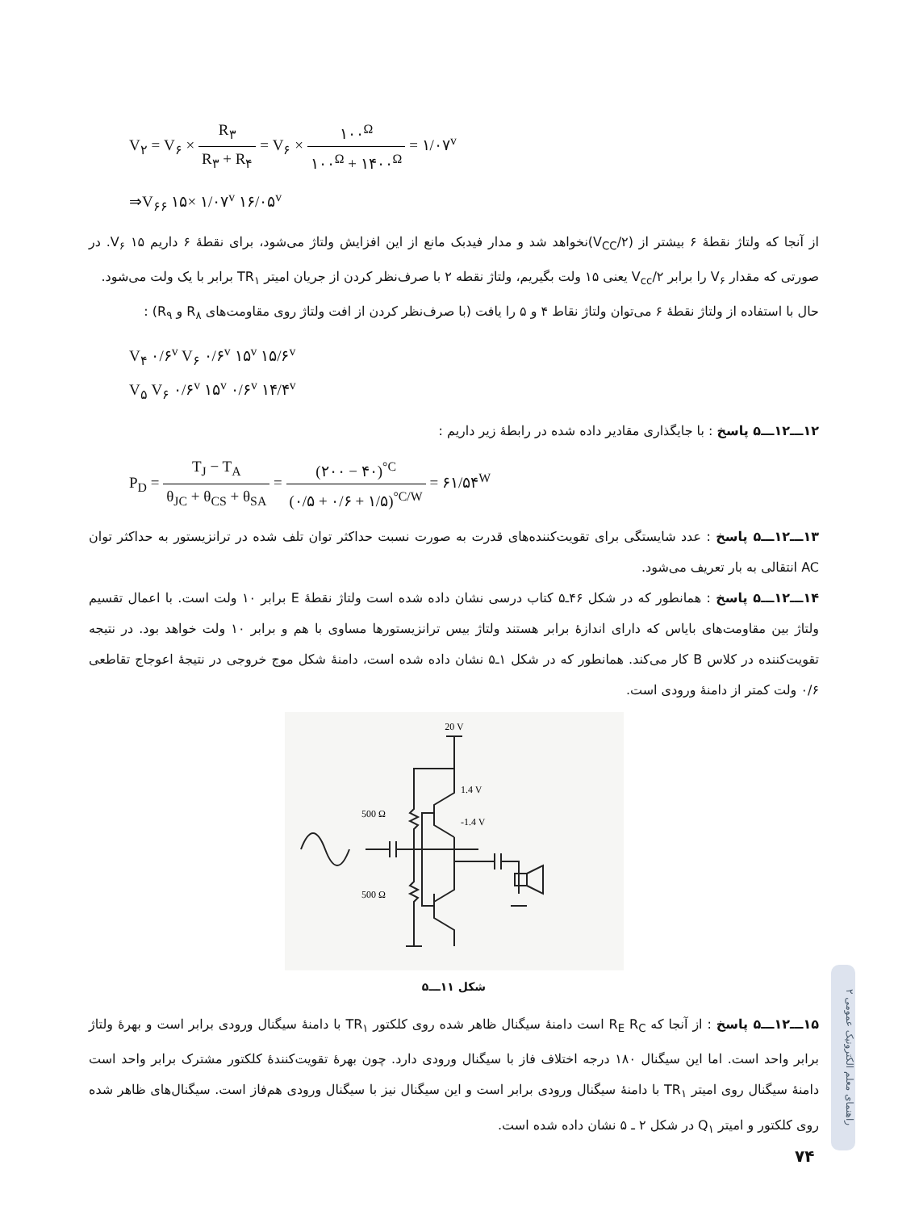V<sub>۲</sub> = V<sub>۶</sub> × R<sub>۳</sub> R<sub>۳</sub> + R<sub>۴</sub> = V<sub>۶</sub> × ۱۰۰<sup>Ω</sup> ۱۰۰<sup>Ω</sup> + ۱۴۰۰<sup>Ω</sup> = ۱/۰۷<sup>v</sup>
⇒V<sub>۶۶</sub> ۱۵× ۱/۰۷<sup>v</sup> ۱۶/۰۵<sup>v</sup>
از آنجا که ولتاژ نقطهٔ ۶ بیشتر از (V<sub>CC</sub>/۲)نخواهد شد و مدار فیدبک مانع از این افزایش ولتاژ می‌شود، برای نقطهٔ ۶ داریم ۱۵ V<sub>۶</sub>. در صورتی که مقدار V<sub>۶</sub> را برابر V<sub>cc</sub>/۲ یعنی ۱۵ ولت بگیریم، ولتاژ نقطه ۲ با صرف‌نظر کردن از جریان امیتر TR<sub>۱</sub> برابر با یک ولت می‌شود.
حال با استفاده از ولتاژ نقطهٔ ۶ می‌توان ولتاژ نقاط ۴ و ۵ را یافت (با صرف‌نظر کردن از افت ولتاژ روی مقاومت‌های R<sub>۸</sub> و R<sub>۹</sub>) :
V<sub>۴</sub> ۰/۶<sup>v</sup> V<sub>۶</sub> ۰/۶<sup>v</sup> ۱۵<sup>v</sup> ۱۵/۶<sup>v</sup>
V<sub>۵</sub> V<sub>۶</sub> ۰/۶<sup>v</sup> ۱۵<sup>v</sup> ۰/۶<sup>v</sup> ۱۴/۴<sup>v</sup>
۱۲ـــ۱۲ـــ۵ پاسخ : با جایگذاری مقادیر داده شده در رابطهٔ زیر داریم :
P<sub>D</sub> = T<sub>J</sub> − T<sub>A</sub> θ<sub>JC</sub> + θ<sub>CS</sub> + θ<sub>SA</sub> = (۲۰۰ − ۴۰)<sup>°C</sup> (۰/۵ + ۰/۶ + ۱/۵)<sup>°C/W</sup> = ۶۱/۵۴<sup>W</sup>
۱۳ـــ۱۲ـــ۵ پاسخ : عدد شایستگی برای تقویت‌کننده‌های قدرت به صورت نسبت حداکثر توان تلف شده در ترانزیستور به حداکثر توان AC انتقالی به بار تعریف می‌شود.
۱۴ـــ۱۲ـــ۵ پاسخ : همانطور که در شکل ۴۶ـ۵ کتاب درسی نشان داده شده است ولتاژ نقطهٔ E برابر ۱۰ ولت است. با اعمال تقسیم ولتاژ بین مقاومت‌های بایاس که دارای اندازهٔ برابر هستند ولتاژ بیس ترانزیستورها مساوی با هم و برابر ۱۰ ولت خواهد بود. در نتیجه تقویت‌کننده در کلاس B کار می‌کند. همانطور که در شکل ۱ـ۵ نشان داده شده است، دامنهٔ شکل موج خروجی در نتیجهٔ اعوجاج تقاطعی ۰/۶ ولت کمتر از دامنهٔ ورودی است.
20 V
500 Ω
500 Ω
1.4 V
-1.4 V
شکل ۱۱ـــ۵
۱۵ـــ۱۲ـــ۵ پاسخ : از آنجا که R<sub>E</sub> R<sub>C</sub> است دامنهٔ سیگنال ظاهر شده روی کلکتور TR<sub>۱</sub> با دامنهٔ سیگنال ورودی برابر است و بهرهٔ ولتاژ برابر واحد است. اما این سیگنال ۱۸۰ درجه اختلاف فاز با سیگنال ورودی دارد. چون بهرهٔ تقویت‌کنندهٔ کلکتور مشترک برابر واحد است دامنهٔ سیگنال روی امیتر TR<sub>۱</sub> با دامنهٔ سیگنال ورودی برابر است و این سیگنال نیز با سیگنال ورودی هم‌فاز است. سیگنال‌های ظاهر شده روی کلکتور و امیتر Q<sub>۱</sub> در شکل ۲ ـ ۵ نشان داده شده است.
راهنمای معلم الکترونیک عمومی ۲
۷۴